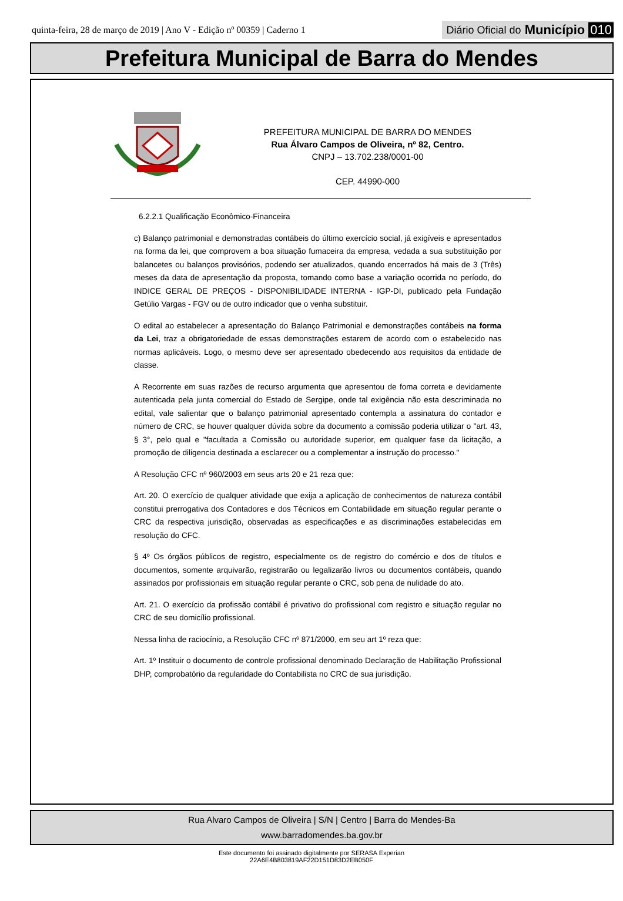quinta-feira, 28 de março de 2019 | Ano V - Edição nº 00359 | Caderno 1
Diário Oficial do Município 010
Prefeitura Municipal de Barra do Mendes
PREFEITURA MUNICIPAL DE BARRA DO MENDES
Rua Álvaro Campos de Oliveira, nº 82, Centro.
CNPJ – 13.702.238/0001-00
CEP. 44990-000
6.2.2.1 Qualificação Econômico-Financeira
c) Balanço patrimonial e demonstradas contábeis do último exercício social, já exigíveis e apresentados na forma da lei, que comprovem a boa situação fumaceira da empresa, vedada a sua substituição por balancetes ou balanços provisórios, podendo ser atualizados, quando encerrados há mais de 3 (Três) meses da data de apresentação da proposta, tomando como base a variação ocorrida no período, do INDICE GERAL DE PREÇOS - DISPONIBILIDADE INTERNA - IGP-DI, publicado pela Fundação Getúlio Vargas - FGV ou de outro indicador que o venha substituir.
O edital ao estabelecer a apresentação do Balanço Patrimonial e demonstrações contábeis na forma da Lei, traz a obrigatoriedade de essas demonstrações estarem de acordo com o estabelecido nas normas aplicáveis. Logo, o mesmo deve ser apresentado obedecendo aos requisitos da entidade de classe.
A Recorrente em suas razões de recurso argumenta que apresentou de foma correta e devidamente autenticada pela junta comercial do Estado de Sergipe, onde tal exigência não esta descriminada no edital, vale salientar que o balanço patrimonial apresentado contempla a assinatura do contador e número de CRC, se houver qualquer dúvida sobre da documento a comissão poderia utilizar o "art. 43, § 3°, pelo qual e "facultada a Comissão ou autoridade superior, em qualquer fase da licitação, a promoção de diligencia destinada a esclarecer ou a complementar a instrução do processo."
A Resolução CFC nº 960/2003 em seus arts 20 e 21 reza que:
Art. 20. O exercício de qualquer atividade que exija a aplicação de conhecimentos de natureza contábil constitui prerrogativa dos Contadores e dos Técnicos em Contabilidade em situação regular perante o CRC da respectiva jurisdição, observadas as especificações e as discriminações estabelecidas em resolução do CFC.
§ 4º Os órgãos públicos de registro, especialmente os de registro do comércio e dos de títulos e documentos, somente arquivarão, registrarão ou legalizarão livros ou documentos contábeis, quando assinados por profissionais em situação regular perante o CRC, sob pena de nulidade do ato.
Art. 21. O exercício da profissão contábil é privativo do profissional com registro e situação regular no CRC de seu domicílio profissional.
Nessa linha de raciocínio, a Resolução CFC nº 871/2000, em seu art 1º reza que:
Art. 1º Instituir o documento de controle profissional denominado Declaração de Habilitação Profissional DHP, comprobatório da regularidade do Contabilista no CRC de sua jurisdição.
Rua Alvaro Campos de Oliveira | S/N | Centro | Barra do Mendes-Ba
www.barradomendes.ba.gov.br
Este documento foi assinado digitalmente por SERASA Experian
22A6E4B803819AF22D151D83D2EB050F